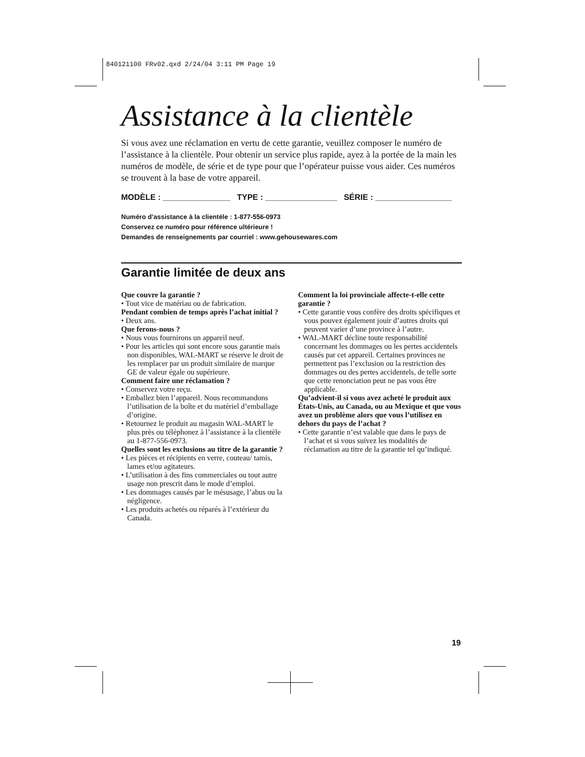840121100 FRv02.qxd 2/24/04 3:11 PM Page 19
Assistance à la clientèle
Si vous avez une réclamation en vertu de cette garantie, veuillez composer le numéro de l’assistance à la clientèle. Pour obtenir un service plus rapide, ayez à la portée de la main les numéros de modèle, de série et de type pour que l’opérateur puisse vous aider. Ces numéros se trouvent à la base de votre appareil.
MODÈLE : _______________ TYPE : ________________ SÉRIE : _________________
Numéro d’assistance à la clientèle : 1-877-556-0973
Conservez ce numéro pour référence ultérieure !
Demandes de renseignements par courriel : www.gehousewares.com
Garantie limitée de deux ans
Que couvre la garantie ?
• Tout vice de matériau ou de fabrication.
Pendant combien de temps après l’achat initial ?
• Deux ans.
Que ferons-nous ?
• Nous vous fournirons un appareil neuf.
• Pour les articles qui sont encore sous garantie mais non disponibles, WAL-MART se réserve le droit de les remplacer par un produit similaire de marque GE de valeur égale ou supérieure.
Comment faire une réclamation ?
• Conservez votre reçu.
• Emballez bien l’appareil. Nous recommandons l’utilisation de la boîte et du matériel d’emballage d’origine.
• Retournez le produit au magasin WAL-MART le plus près ou téléphonez à l’assistance à la clientèle au 1-877-556-0973.
Quelles sont les exclusions au titre de la garantie ?
• Les pièces et récipients en verre, couteau/ tamis, lames et/ou agitateurs.
• L’utilisation à des fins commerciales ou tout autre usage non prescrit dans le mode d’emploi.
• Les dommages causés par le mésusage, l’abus ou la négligence.
• Les produits achetés ou réparés à l’extérieur du Canada.
Comment la loi provinciale affecte-t-elle cette garantie ?
• Cette garantie vous confère des droits spécifiques et vous pouvez également jouir d’autres droits qui peuvent varier d’une province à l’autre.
• WAL-MART décline toute responsabilité concernant les dommages ou les pertes accidentels causés par cet appareil. Certaines provinces ne permettent pas l’exclusion ou la restriction des dommages ou des pertes accidentels, de telle sorte que cette renonciation peut ne pas vous être applicable.
Qu’advient-il si vous avez acheté le produit aux États-Unis, au Canada, ou au Mexique et que vous avez un problème alors que vous l’utilisez en dehors du pays de l’achat ?
• Cette garantie n’est valable que dans le pays de l’achat et si vous suivez les modalités de réclamation au titre de la garantie tel qu’indiqué.
19